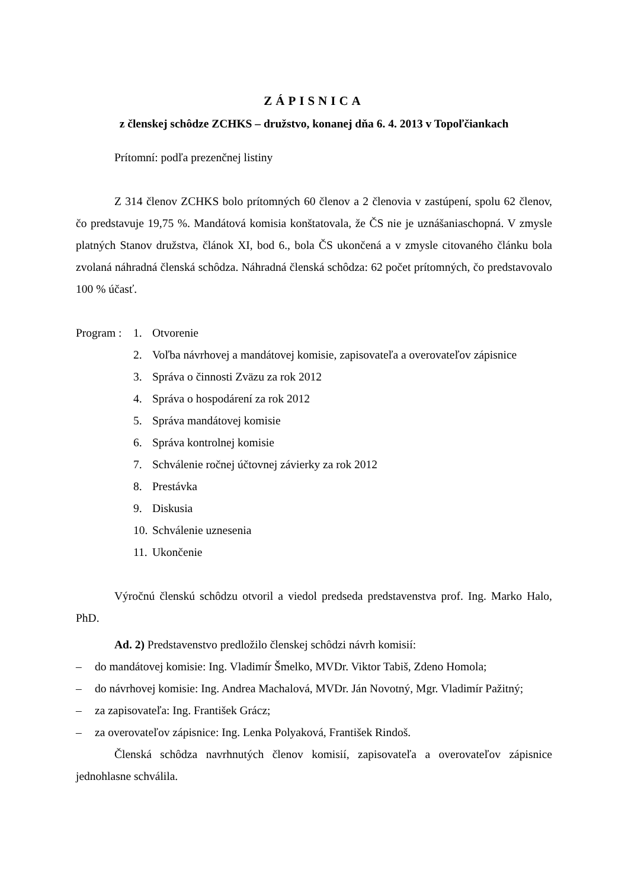ZÁPISNICA
z členskej schôdze ZCHKS – družstvo, konanej dňa 6. 4. 2013 v Topoľčiankach
Prítomní: podľa prezenčnej listiny
Z 314 členov ZCHKS bolo prítomných 60 členov a 2 členovia v zastúpení, spolu 62 členov, čo predstavuje 19,75 %. Mandátová komisia konštatovala, že ČS nie je uznášaniaschopná. V zmysle platných Stanov družstva, článok XI, bod 6., bola ČS ukončená a v zmysle citovaného článku bola zvolaná náhradná členská schôdza. Náhradná členská schôdza: 62 počet prítomných, čo predstavovalo 100 % účasť.
Program :
1. Otvorenie
2. Voľba návrhovej a mandátovej komisie, zapisovateľa a overovateľov zápisnice
3. Správa o činnosti Zväzu za rok 2012
4. Správa o hospodárení za rok 2012
5. Správa mandátovej komisie
6. Správa kontrolnej komisie
7. Schválenie ročnej účtovnej závierky za rok 2012
8. Prestávka
9. Diskusia
10. Schválenie uznesenia
11. Ukončenie
Výročnú členskú schôdzu otvoril a viedol predseda predstavenstva prof. Ing. Marko Halo, PhD.
Ad. 2) Predstavenstvo predložilo členskej schôdzi návrh komisií:
– do mandátovej komisie: Ing. Vladimír Šmelko, MVDr. Viktor Tabiš, Zdeno Homola;
– do návrhovej komisie: Ing. Andrea Machalová, MVDr. Ján Novotný, Mgr. Vladimír Pažitný;
– za zapisovateľa: Ing. František Grácz;
– za overovateľov zápisnice: Ing. Lenka Polyaková, František Rindoš.
Členská schôdza navrhnutých členov komisií, zapisovateľa a overovateľov zápisnice jednohlasne schválila.